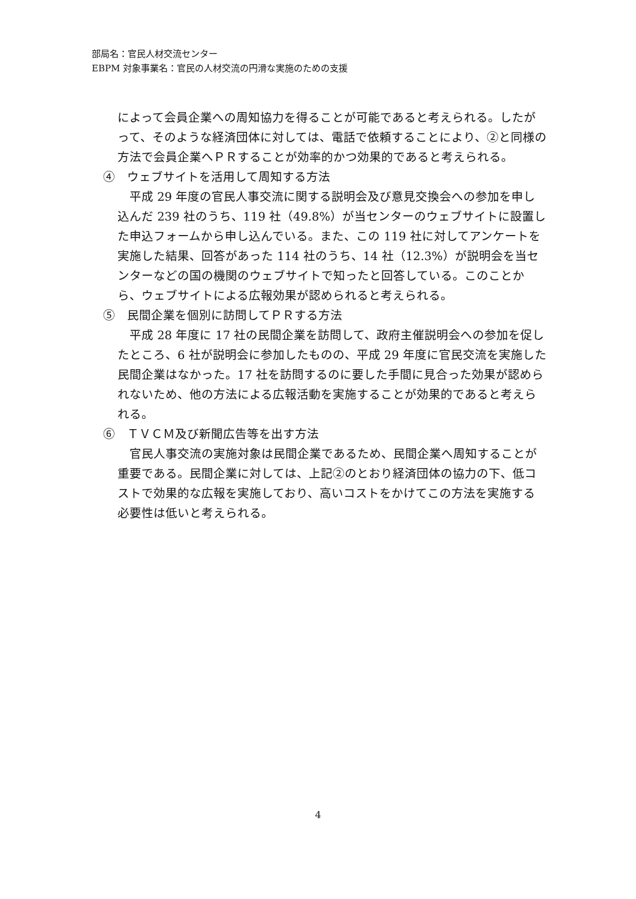部局名：官民人材交流センター
EBPM 対象事業名：官民の人材交流の円滑な実施のための支援
によって会員企業への周知協力を得ることが可能であると考えられる。したがって、そのような経済団体に対しては、電話で依頼することにより、②と同様の方法で会員企業へＰＲすることが効率的かつ効果的であると考えられる。
④　ウェブサイトを活用して周知する方法
　平成 29 年度の官民人事交流に関する説明会及び意見交換会への参加を申し込んだ 239 社のうち、119 社（49.8%）が当センターのウェブサイトに設置した申込フォームから申し込んでいる。また、この 119 社に対してアンケートを実施した結果、回答があった 114 社のうち、14 社（12.3%）が説明会を当センターなどの国の機関のウェブサイトで知ったと回答している。このことから、ウェブサイトによる広報効果が認められると考えられる。
⑤　民間企業を個別に訪問してＰＲする方法
　平成 28 年度に 17 社の民間企業を訪問して、政府主催説明会への参加を促したところ、6 社が説明会に参加したものの、平成 29 年度に官民交流を実施した民間企業はなかった。17 社を訪問するのに要した手間に見合った効果が認められないため、他の方法による広報活動を実施することが効果的であると考えられる。
⑥　ＴＶＣＭ及び新聞広告等を出す方法
　官民人事交流の実施対象は民間企業であるため、民間企業へ周知することが重要である。民間企業に対しては、上記②のとおり経済団体の協力の下、低コストで効果的な広報を実施しており、高いコストをかけてこの方法を実施する必要性は低いと考えられる。
4